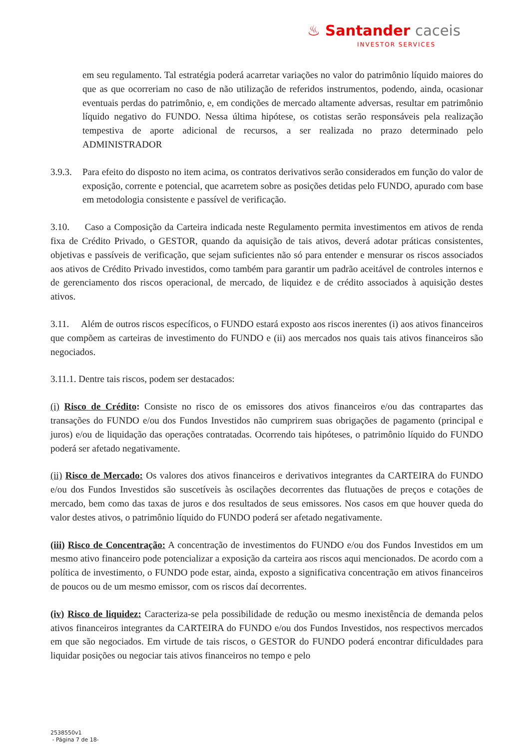♨ Santander caceis
INVESTOR SERVICES
em seu regulamento. Tal estratégia poderá acarretar variações no valor do patrimônio líquido maiores do que as que ocorreriam no caso de não utilização de referidos instrumentos, podendo, ainda, ocasionar eventuais perdas do patrimônio, e, em condições de mercado altamente adversas, resultar em patrimônio líquido negativo do FUNDO. Nessa última hipótese, os cotistas serão responsáveis pela realização tempestiva de aporte adicional de recursos, a ser realizada no prazo determinado pelo ADMINISTRADOR
3.9.3. Para efeito do disposto no item acima, os contratos derivativos serão considerados em função do valor de exposição, corrente e potencial, que acarretem sobre as posições detidas pelo FUNDO, apurado com base em metodologia consistente e passível de verificação.
3.10. Caso a Composição da Carteira indicada neste Regulamento permita investimentos em ativos de renda fixa de Crédito Privado, o GESTOR, quando da aquisição de tais ativos, deverá adotar práticas consistentes, objetivas e passíveis de verificação, que sejam suficientes não só para entender e mensurar os riscos associados aos ativos de Crédito Privado investidos, como também para garantir um padrão aceitável de controles internos e de gerenciamento dos riscos operacional, de mercado, de liquidez e de crédito associados à aquisição destes ativos.
3.11. Além de outros riscos específicos, o FUNDO estará exposto aos riscos inerentes (i) aos ativos financeiros que compõem as carteiras de investimento do FUNDO e (ii) aos mercados nos quais tais ativos financeiros são negociados.
3.11.1. Dentre tais riscos, podem ser destacados:
(i) Risco de Crédito: Consiste no risco de os emissores dos ativos financeiros e/ou das contrapartes das transações do FUNDO e/ou dos Fundos Investidos não cumprirem suas obrigações de pagamento (principal e juros) e/ou de liquidação das operações contratadas. Ocorrendo tais hipóteses, o patrimônio líquido do FUNDO poderá ser afetado negativamente.
(ii) Risco de Mercado: Os valores dos ativos financeiros e derivativos integrantes da CARTEIRA do FUNDO e/ou dos Fundos Investidos são suscetíveis às oscilações decorrentes das flutuações de preços e cotações de mercado, bem como das taxas de juros e dos resultados de seus emissores. Nos casos em que houver queda do valor destes ativos, o patrimônio líquido do FUNDO poderá ser afetado negativamente.
(iii) Risco de Concentração: A concentração de investimentos do FUNDO e/ou dos Fundos Investidos em um mesmo ativo financeiro pode potencializar a exposição da carteira aos riscos aqui mencionados. De acordo com a política de investimento, o FUNDO pode estar, ainda, exposto a significativa concentração em ativos financeiros de poucos ou de um mesmo emissor, com os riscos daí decorrentes.
(iv) Risco de liquidez: Caracteriza-se pela possibilidade de redução ou mesmo inexistência de demanda pelos ativos financeiros integrantes da CARTEIRA do FUNDO e/ou dos Fundos Investidos, nos respectivos mercados em que são negociados. Em virtude de tais riscos, o GESTOR do FUNDO poderá encontrar dificuldades para liquidar posições ou negociar tais ativos financeiros no tempo e pelo
2538550v1
- Página 7 de 18-